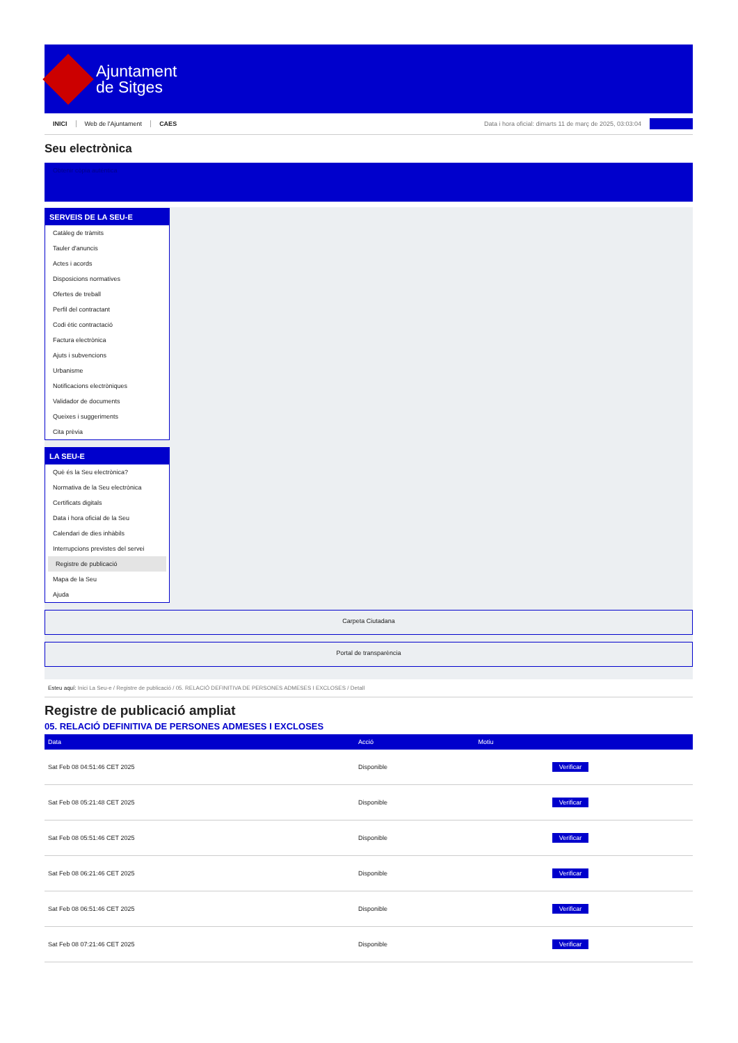Ajuntament
de Sitges
INICI Web de l'Ajuntament CAES Data i hora oficial: dimarts 11 de març de 2025, 03:03:04
Seu electrònica
Obtenir còpia autèntica
SERVEIS DE LA SEU-E
Catàleg de tràmits
Tauler d'anuncis
Actes i acords
Disposicions normatives
Ofertes de treball
Perfil del contractant
Codi ètic contractació
Factura electrònica
Ajuts i subvencions
Urbanisme
Notificacions electròniques
Validador de documents
Queixes i suggeriments
Cita prèvia
LA SEU-E
Què és la Seu electrònica?
Normativa de la Seu electrònica
Certificats digitals
Data i hora oficial de la Seu
Calendari de dies inhàbils
Interrupcions previstes del servei
Registre de publicació
Mapa de la Seu
Ajuda
Carpeta Ciutadana
Portal de transparència
Esteu aquí: Inici La Seu-e / Registre de publicació / 05. RELACIÓ DEFINITIVA DE PERSONES ADMESES I EXCLOSES / Detall
Registre de publicació ampliat
05. RELACIÓ DEFINITIVA DE PERSONES ADMESES I EXCLOSES
| Data | Acció | Motiu | |
| --- | --- | --- | --- |
| Sat Feb 08 04:51:46 CET 2025 | Disponible | | Verificar |
| Sat Feb 08 05:21:48 CET 2025 | Disponible | | Verificar |
| Sat Feb 08 05:51:46 CET 2025 | Disponible | | Verificar |
| Sat Feb 08 06:21:46 CET 2025 | Disponible | | Verificar |
| Sat Feb 08 06:51:46 CET 2025 | Disponible | | Verificar |
| Sat Feb 08 07:21:46 CET 2025 | Disponible | | Verificar |